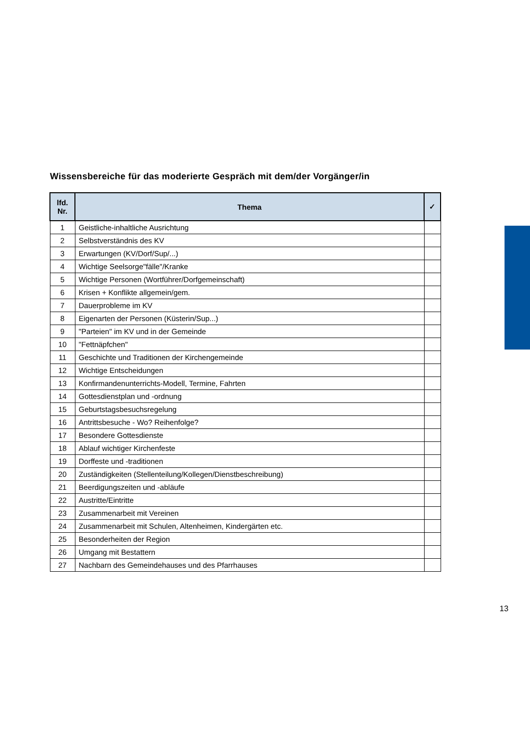Wissensbereiche für das moderierte Gespräch mit dem/der Vorgänger/in
| lfd. Nr. | Thema | ✓ |
| --- | --- | --- |
| 1 | Geistliche-inhaltliche Ausrichtung | |
| 2 | Selbstverständnis des KV | |
| 3 | Erwartungen (KV/Dorf/Sup/...) | |
| 4 | Wichtige Seelsorge"fälle"/Kranke | |
| 5 | Wichtige Personen (Wortführer/Dorfgemeinschaft) | |
| 6 | Krisen + Konflikte allgemein/gem. | |
| 7 | Dauerprobleme im KV | |
| 8 | Eigenarten der Personen (Küsterin/Sup...) | |
| 9 | "Parteien" im KV und in der Gemeinde | |
| 10 | "Fettnäpfchen" | |
| 11 | Geschichte und Traditionen der Kirchengemeinde | |
| 12 | Wichtige Entscheidungen | |
| 13 | Konfirmandenunterrichts-Modell, Termine, Fahrten | |
| 14 | Gottesdienstplan und -ordnung | |
| 15 | Geburtstagsbesuchsregelung | |
| 16 | Antrittsbesuche - Wo? Reihenfolge? | |
| 17 | Besondere Gottesdienste | |
| 18 | Ablauf wichtiger Kirchenfeste | |
| 19 | Dorffeste und -traditionen | |
| 20 | Zuständigkeiten (Stellenteilung/Kollegen/Dienstbeschreibung) | |
| 21 | Beerdigungszeiten und -abläufe | |
| 22 | Austritte/Eintritte | |
| 23 | Zusammenarbeit mit Vereinen | |
| 24 | Zusammenarbeit mit Schulen, Altenheimen, Kindergärten etc. | |
| 25 | Besonderheiten der Region | |
| 26 | Umgang mit Bestattern | |
| 27 | Nachbarn des Gemeindehauses und des Pfarrhauses | |
13